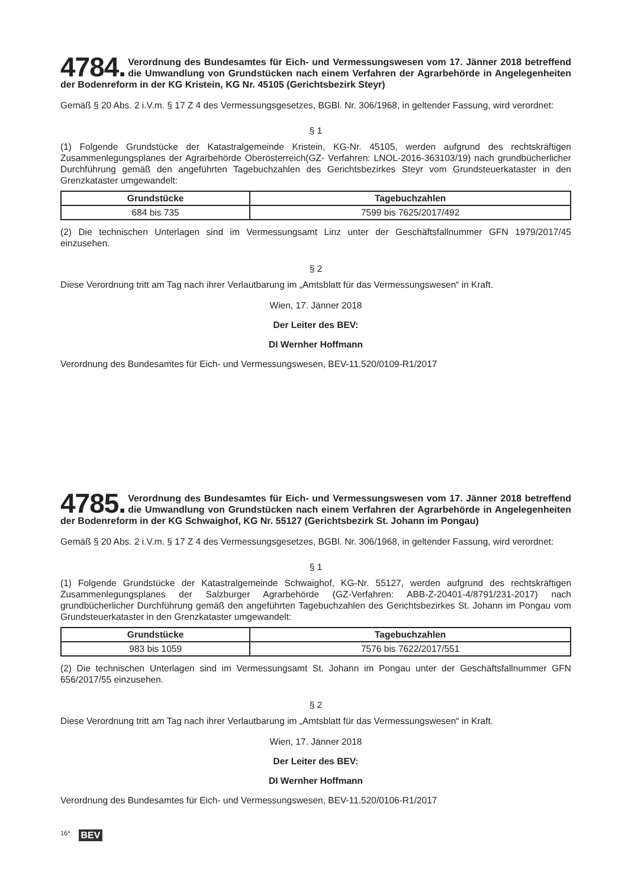4784. Verordnung des Bundesamtes für Eich- und Vermessungswesen vom 17. Jänner 2018 betreffend die Umwandlung von Grundstücken nach einem Verfahren der Agrarbehörde in Angelegenheiten der Bodenreform in der KG Kristein, KG Nr. 45105 (Gerichtsbezirk Steyr)
Gemäß § 20 Abs. 2 i.V.m. § 17 Z 4 des Vermessungsgesetzes, BGBl. Nr. 306/1968, in geltender Fassung, wird verordnet:
§ 1
(1) Folgende Grundstücke der Katastralgemeinde Kristein, KG-Nr. 45105, werden aufgrund des rechtskräftigen Zusammenlegungsplanes der Agrarbehörde Oberösterreich(GZ- Verfahren: LNOL-2016-363103/19) nach grundbücherlicher Durchführung gemäß den angeführten Tagebuchzahlen des Gerichtsbezirkes Steyr vom Grundsteuerkataster in den Grenzkataster umgewandelt:
| Grundstücke | Tagebuchzahlen |
| --- | --- |
| 684 bis 735 | 7599 bis 7625/2017/492 |
(2) Die technischen Unterlagen sind im Vermessungsamt Linz unter der Geschäftsfallnummer GFN 1979/2017/45 einzusehen.
§ 2
Diese Verordnung tritt am Tag nach ihrer Verlautbarung im „Amtsblatt für das Vermessungswesen“ in Kraft.
Wien, 17. Jänner 2018
Der Leiter des BEV:
DI Wernher Hoffmann
Verordnung des Bundesamtes für Eich- und Vermessungswesen, BEV-11.520/0109-R1/2017
4785. Verordnung des Bundesamtes für Eich- und Vermessungswesen vom 17. Jänner 2018 betreffend die Umwandlung von Grundstücken nach einem Verfahren der Agrarbehörde in Angelegenheiten der Bodenreform in der KG Schwaighof, KG Nr. 55127 (Gerichtsbezirk St. Johann im Pongau)
Gemäß § 20 Abs. 2 i.V.m. § 17 Z 4 des Vermessungsgesetzes, BGBl. Nr. 306/1968, in geltender Fassung, wird verordnet:
§ 1
(1) Folgende Grundstücke der Katastralgemeinde Schwaighof, KG-Nr. 55127, werden aufgrund des rechtskräftigen Zusammenlegungsplanes der Salzburger Agrarbehörde (GZ-Verfahren: ABB-Z-20401-4/8791/231-2017) nach grundbücherlicher Durchführung gemäß den angeführten Tagebuchzahlen des Gerichtsbezirkes St. Johann im Pongau vom Grundsteuerkataster in den Grenzkataster umgewandelt:
| Grundstücke | Tagebuchzahlen |
| --- | --- |
| 983 bis 1059 | 7576 bis 7622/2017/551 |
(2) Die technischen Unterlagen sind im Vermessungsamt St. Johann im Pongau unter der Geschäftsfallnummer GFN 656/2017/55 einzusehen.
§ 2
Diese Verordnung tritt am Tag nach ihrer Verlautbarung im „Amtsblatt für das Vermessungswesen“ in Kraft.
Wien, 17. Jänner 2018
Der Leiter des BEV:
DI Wernher Hoffmann
Verordnung des Bundesamtes für Eich- und Vermessungswesen, BEV-11.520/0106-R1/2017
16* BEV